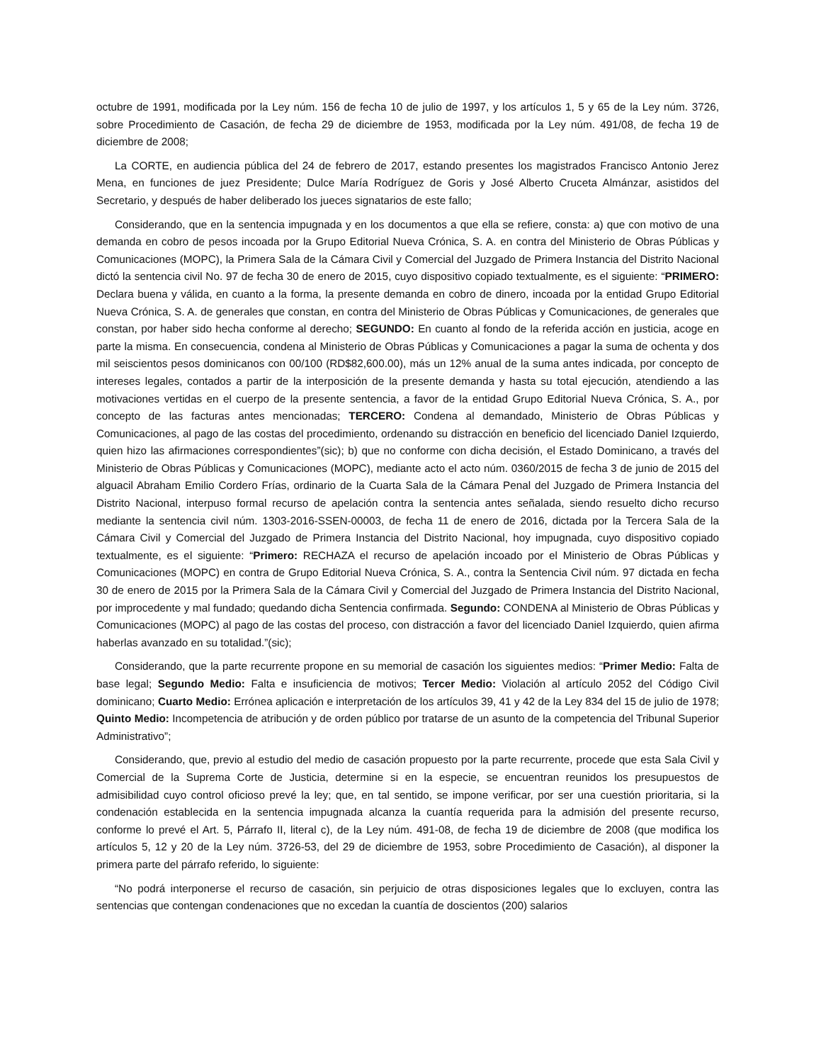octubre de 1991, modificada por la Ley núm. 156 de fecha 10 de julio de 1997, y los artículos 1, 5 y 65 de la Ley núm. 3726, sobre Procedimiento de Casación, de fecha 29 de diciembre de 1953, modificada por la Ley núm. 491/08, de fecha 19 de diciembre de 2008;
La CORTE, en audiencia pública del 24 de febrero de 2017, estando presentes los magistrados Francisco Antonio Jerez Mena, en funciones de juez Presidente; Dulce María Rodríguez de Goris y José Alberto Cruceta Almánzar, asistidos del Secretario, y después de haber deliberado los jueces signatarios de este fallo;
Considerando, que en la sentencia impugnada y en los documentos a que ella se refiere, consta: a) que con motivo de una demanda en cobro de pesos incoada por la Grupo Editorial Nueva Crónica, S. A. en contra del Ministerio de Obras Públicas y Comunicaciones (MOPC), la Primera Sala de la Cámara Civil y Comercial del Juzgado de Primera Instancia del Distrito Nacional dictó la sentencia civil No. 97 de fecha 30 de enero de 2015, cuyo dispositivo copiado textualmente, es el siguiente: “PRIMERO: Declara buena y válida, en cuanto a la forma, la presente demanda en cobro de dinero, incoada por la entidad Grupo Editorial Nueva Crónica, S. A. de generales que constan, en contra del Ministerio de Obras Públicas y Comunicaciones, de generales que constan, por haber sido hecha conforme al derecho; SEGUNDO: En cuanto al fondo de la referida acción en justicia, acoge en parte la misma. En consecuencia, condena al Ministerio de Obras Públicas y Comunicaciones a pagar la suma de ochenta y dos mil seiscientos pesos dominicanos con 00/100 (RD$82,600.00), más un 12% anual de la suma antes indicada, por concepto de intereses legales, contados a partir de la interposición de la presente demanda y hasta su total ejecución, atendiendo a las motivaciones vertidas en el cuerpo de la presente sentencia, a favor de la entidad Grupo Editorial Nueva Crónica, S. A., por concepto de las facturas antes mencionadas; TERCERO: Condena al demandado, Ministerio de Obras Públicas y Comunicaciones, al pago de las costas del procedimiento, ordenando su distracción en beneficio del licenciado Daniel Izquierdo, quien hizo las afirmaciones correspondientes”(sic); b) que no conforme con dicha decisión, el Estado Dominicano, a través del Ministerio de Obras Públicas y Comunicaciones (MOPC), mediante acto el acto núm. 0360/2015 de fecha 3 de junio de 2015 del alguacil Abraham Emilio Cordero Frías, ordinario de la Cuarta Sala de la Cámara Penal del Juzgado de Primera Instancia del Distrito Nacional, interpuso formal recurso de apelación contra la sentencia antes señalada, siendo resuelto dicho recurso mediante la sentencia civil núm. 1303-2016-SSEN-00003, de fecha 11 de enero de 2016, dictada por la Tercera Sala de la Cámara Civil y Comercial del Juzgado de Primera Instancia del Distrito Nacional, hoy impugnada, cuyo dispositivo copiado textualmente, es el siguiente: “Primero: RECHAZA el recurso de apelación incoado por el Ministerio de Obras Públicas y Comunicaciones (MOPC) en contra de Grupo Editorial Nueva Crónica, S. A., contra la Sentencia Civil núm. 97 dictada en fecha 30 de enero de 2015 por la Primera Sala de la Cámara Civil y Comercial del Juzgado de Primera Instancia del Distrito Nacional, por improcedente y mal fundado; quedando dicha Sentencia confirmada. Segundo: CONDENA al Ministerio de Obras Públicas y Comunicaciones (MOPC) al pago de las costas del proceso, con distracción a favor del licenciado Daniel Izquierdo, quien afirma haberlas avanzado en su totalidad.”(sic);
Considerando, que la parte recurrente propone en su memorial de casación los siguientes medios: “Primer Medio: Falta de base legal; Segundo Medio: Falta e insuficiencia de motivos; Tercer Medio: Violación al artículo 2052 del Código Civil dominicano; Cuarto Medio: Errónea aplicación e interpretación de los artículos 39, 41 y 42 de la Ley 834 del 15 de julio de 1978; Quinto Medio: Incompetencia de atribución y de orden público por tratarse de un asunto de la competencia del Tribunal Superior Administrativo”;
Considerando, que, previo al estudio del medio de casación propuesto por la parte recurrente, procede que esta Sala Civil y Comercial de la Suprema Corte de Justicia, determine si en la especie, se encuentran reunidos los presupuestos de admisibilidad cuyo control oficioso prevé la ley; que, en tal sentido, se impone verificar, por ser una cuestión prioritaria, si la condenación establecida en la sentencia impugnada alcanza la cuantía requerida para la admisión del presente recurso, conforme lo prevé el Art. 5, Párrafo II, literal c), de la Ley núm. 491-08, de fecha 19 de diciembre de 2008 (que modifica los artículos 5, 12 y 20 de la Ley núm. 3726-53, del 29 de diciembre de 1953, sobre Procedimiento de Casación), al disponer la primera parte del párrafo referido, lo siguiente:
“No podrá interponerse el recurso de casación, sin perjuicio de otras disposiciones legales que lo excluyen, contra las sentencias que contengan condenaciones que no excedan la cuantía de doscientos (200) salarios